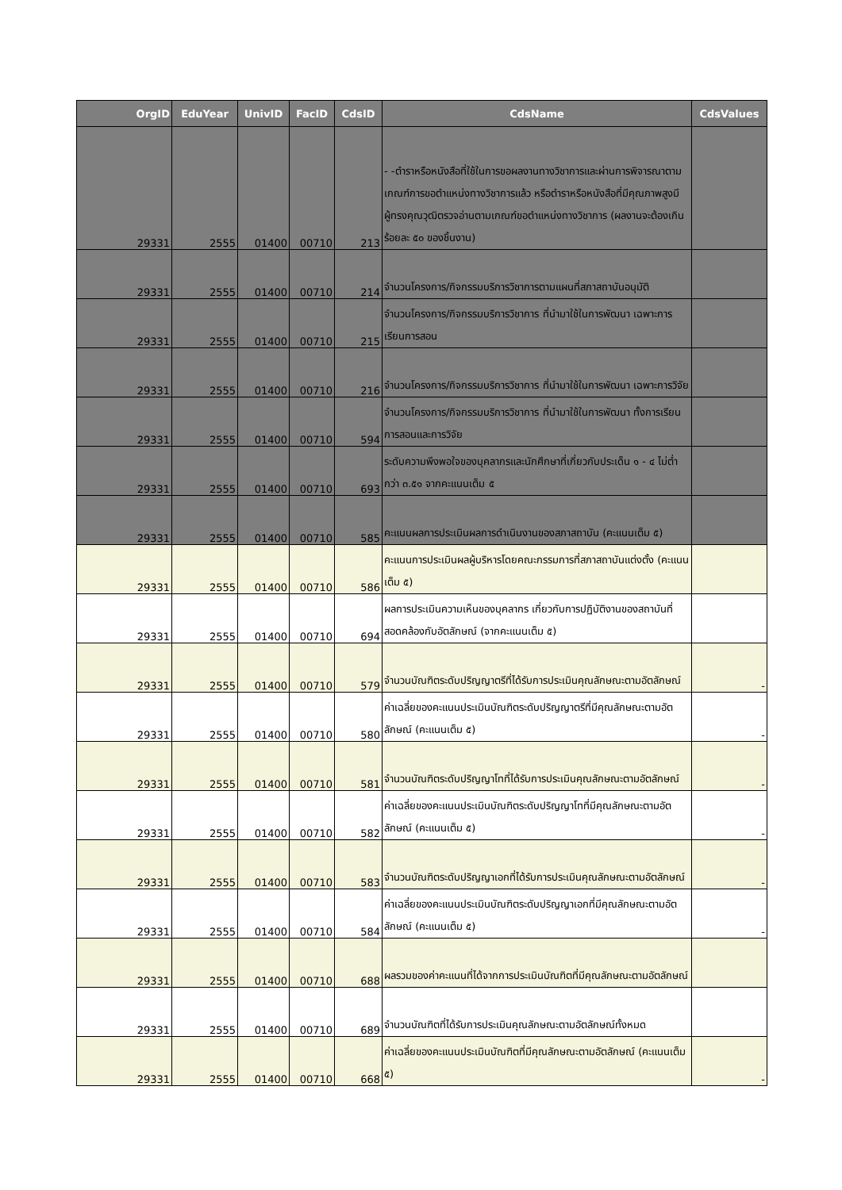| OrgID | EduYear | UnivID | FacID | CdsID | CdsName | CdsValues |
| --- | --- | --- | --- | --- | --- | --- |
| 29331 | 2555 | 01400 | 00710 | 213 | - -ตำราหรือหนังสือที่ใช้ในการขอผลงานทางวิชาการและผ่านการพิจารณาตามเกณฑ์การขอตำแหน่งทางวิชาการแล้ว หรือตำราหรือหนังสือที่มีคุณภาพสูงมีผู้ทรงคุณวุฒิตรวจอ่านตามเกณฑ์ขอตำแหน่งทางวิชาการ (ผลงานจะต้องเกินร้อยละ ๕๐ ของชิ้นงาน) | |
| 29331 | 2555 | 01400 | 00710 | 214 | จำนวนโครงการ/กิจกรรมบริการวิชาการตามแผนที่สภาสถาบันอนุมัติ | |
| 29331 | 2555 | 01400 | 00710 | 215 | จำนวนโครงการ/กิจกรรมบริการวิชาการ ที่นำมาใช้ในการพัฒนา เฉพาะการเรียนการสอน | |
| 29331 | 2555 | 01400 | 00710 | 216 | จำนวนโครงการ/กิจกรรมบริการวิชาการ ที่นำมาใช้ในการพัฒนา เฉพาะการวิจัย | |
| 29331 | 2555 | 01400 | 00710 | 594 | จำนวนโครงการ/กิจกรรมบริการวิชาการ ที่นำมาใช้ในการพัฒนา ทั้งการเรียนการสอนและการวิจัย | |
| 29331 | 2555 | 01400 | 00710 | 693 | ระดับความพึงพอใจของบุคลากรและนักศึกษาที่เกี่ยวกับประเด็น ๑ - ๔ ไม่ต่ำกว่า ๓.๕๑ จากคะแนนเต็ม ๕ | |
| 29331 | 2555 | 01400 | 00710 | 585 | คะแนนผลการประเมินผลการดำเนินงานของสภาสถาบัน (คะแนนเต็ม ๕) | |
| 29331 | 2555 | 01400 | 00710 | 586 | คะแนนการประเมินผลผู้บริหารโดยคณะกรรมการที่สภาสถาบันแต่งตั้ง (คะแนนเต็ม ๕) | |
| 29331 | 2555 | 01400 | 00710 | 694 | ผลการประเมินความเห็นของบุคลากร เกี่ยวกับการปฏิบัติงานของสถาบันที่สอดคล้องกับอัตลักษณ์ (จากคะแนนเต็ม ๕) | |
| 29331 | 2555 | 01400 | 00710 | 579 | จำนวนบัณฑิตระดับปริญญาตรีที่ได้รับการประเมินคุณลักษณะตามอัตลักษณ์ | - |
| 29331 | 2555 | 01400 | 00710 | 580 | ค่าเฉลี่ยของคะแนนประเมินบัณฑิตระดับปริญญาตรีที่มีคุณลักษณะตามอัตลักษณ์ (คะแนนเต็ม ๕) | - |
| 29331 | 2555 | 01400 | 00710 | 581 | จำนวนบัณฑิตระดับปริญญาโทที่ได้รับการประเมินคุณลักษณะตามอัตลักษณ์ | - |
| 29331 | 2555 | 01400 | 00710 | 582 | ค่าเฉลี่ยของคะแนนประเมินบัณฑิตระดับปริญญาโทที่มีคุณลักษณะตามอัตลักษณ์ (คะแนนเต็ม ๕) | - |
| 29331 | 2555 | 01400 | 00710 | 583 | จำนวนบัณฑิตระดับปริญญาเอกที่ได้รับการประเมินคุณลักษณะตามอัตลักษณ์ | - |
| 29331 | 2555 | 01400 | 00710 | 584 | ค่าเฉลี่ยของคะแนนประเมินบัณฑิตระดับปริญญาเอกที่มีคุณลักษณะตามอัตลักษณ์ (คะแนนเต็ม ๕) | - |
| 29331 | 2555 | 01400 | 00710 | 688 | ผลรวมของค่าคะแนนที่ได้จากการประเมินบัณฑิตที่มีคุณลักษณะตามอัตลักษณ์ | |
| 29331 | 2555 | 01400 | 00710 | 689 | จำนวนบัณฑิตที่ได้รับการประเมินคุณลักษณะตามอัตลักษณ์ทั้งหมด | |
| 29331 | 2555 | 01400 | 00710 | 668 | ค่าเฉลี่ยของคะแนนประเมินบัณฑิตที่มีคุณลักษณะตามอัตลักษณ์ (คะแนนเต็ม ๕) | - |